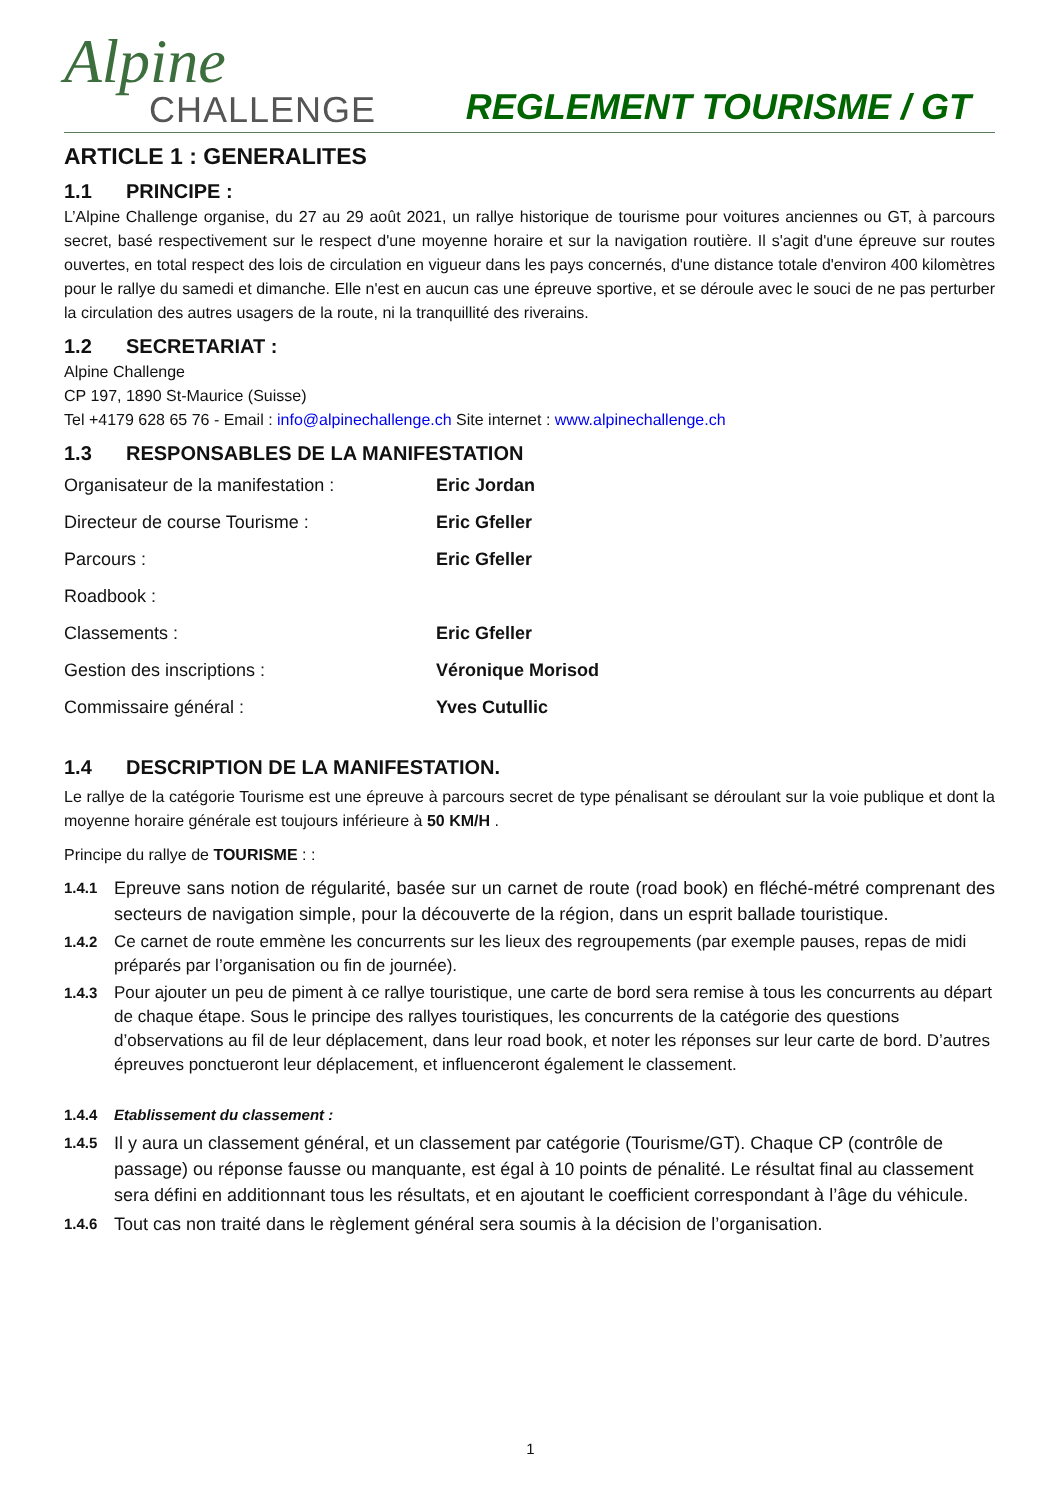Alpine
CHALLENGE
REGLEMENT TOURISME / GT
ARTICLE 1 : GENERALITES
1.1 PRINCIPE :
L’Alpine Challenge organise, du 27 au 29 août 2021, un rallye historique de tourisme pour voitures anciennes ou GT, à parcours secret, basé respectivement sur le respect d'une moyenne horaire et sur la navigation routière. Il s'agit d'une épreuve sur routes ouvertes, en total respect des lois de circulation en vigueur dans les pays concernés, d'une distance totale d'environ 400 kilomètres pour le rallye du samedi et dimanche. Elle n'est en aucun cas une épreuve sportive, et se déroule avec le souci de ne pas perturber la circulation des autres usagers de la route, ni la tranquillité des riverains.
1.2 SECRETARIAT :
Alpine Challenge
CP 197, 1890 St-Maurice (Suisse)
Tel +4179 628 65 76 - Email : info@alpinechallenge.ch Site internet : www.alpinechallenge.ch
1.3 RESPONSABLES DE LA MANIFESTATION
| Organisateur de la manifestation : | Eric Jordan |
| Directeur de course Tourisme : | Eric Gfeller |
| Parcours : | Eric Gfeller |
| Roadbook : | |
| Classements : | Eric Gfeller |
| Gestion des inscriptions : | Véronique Morisod |
| Commissaire général : | Yves Cutullic |
1.4 DESCRIPTION DE LA MANIFESTATION.
Le rallye de la catégorie Tourisme est une épreuve à parcours secret de type pénalisant se déroulant sur la voie publique et dont la moyenne horaire générale est toujours inférieure à 50 KM/H .
Principe du rallye de TOURISME : :
1.4.1
Epreuve sans notion de régularité, basée sur un carnet de route (road book) en fléché-métré comprenant des secteurs de navigation simple, pour la découverte de la région, dans un esprit ballade touristique.
1.4.2 Ce carnet de route emmène les concurrents sur les lieux des regroupements (par exemple pauses, repas de midi préparés par l’organisation ou fin de journée).
1.4.3 Pour ajouter un peu de piment à ce rallye touristique, une carte de bord sera remise à tous les concurrents au départ de chaque étape. Sous le principe des rallyes touristiques, les concurrents de la catégorie des questions d’observations au fil de leur déplacement, dans leur road book, et noter les réponses sur leur carte de bord. D’autres épreuves ponctueront leur déplacement, et influenceront également le classement.
1.4.4 Etablissement du classement :
1.4.5
Il y aura un classement général, et un classement par catégorie (Tourisme/GT). Chaque CP (contrôle de passage) ou réponse fausse ou manquante, est égal à 10 points de pénalité. Le résultat final au classement sera défini en additionnant tous les résultats, et en ajoutant le coefficient correspondant à l’âge du véhicule.
1.4.6
Tout cas non traité dans le règlement général sera soumis à la décision de l’organisation.
1